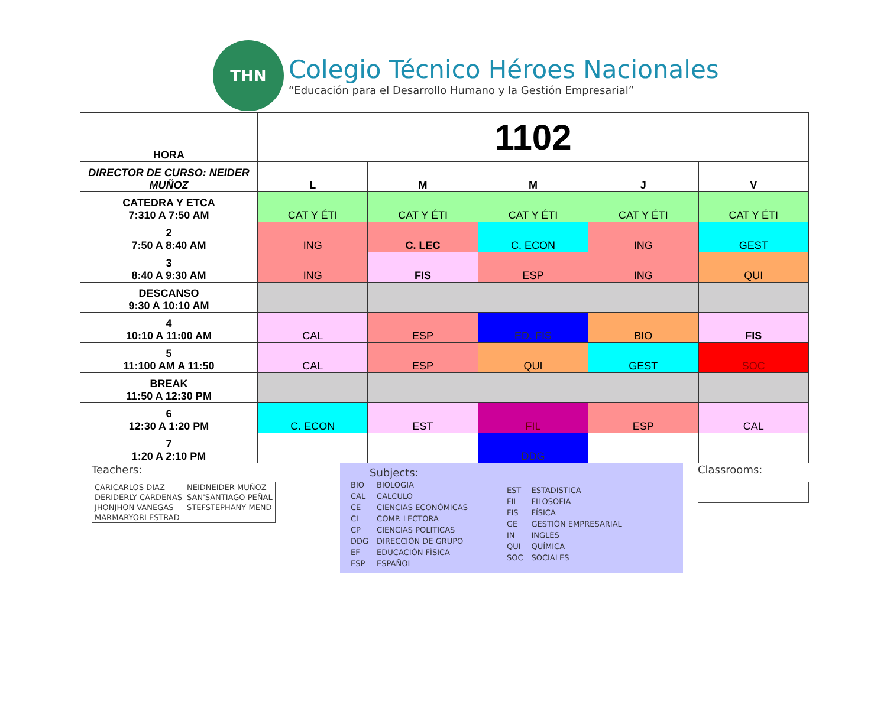THN
Colegio Técnico Héroes Nacionales
“Educación para el Desarrollo Humano y la Gestión Empresarial”
| HORA | 1102 | | | | |
| DIRECTOR DE CURSO: NEIDER MUÑOZ | L | M | M | J | V |
| CATEDRA Y ETCA 7:310 A 7:50 AM | CAT Y ÉTI | CAT Y ÉTI | CAT Y ÉTI | CAT Y ÉTI | CAT Y ÉTI |
| 2 7:50 A 8:40 AM | ING | C. LEC | C. ECON | ING | GEST |
| 3 8:40 A 9:30 AM | ING | FIS | ESP | ING | QUI |
| DESCANSO 9:30 A 10:10 AM | | | | | |
| 4 10:10 A 11:00 AM | CAL | ESP | ED. FIS | BIO | FIS |
| 5 11:100 AM A 11:50 | CAL | ESP | QUI | GEST | SOC |
| BREAK 11:50 A 12:30 PM | | | | | |
| 6 12:30 A 1:20 PM | C. ECON | EST | FIL | ESP | CAL |
| 7 1:20 A 2:10 PM | | | DDG | | |
Teachers:
| CARICARLOS DIAZ | NEIDNEIDER MUÑOZ |
| DERIDERLY CARDENAS | SAN'SANTIAGO PEÑAL |
| JHONJHON VANEGAS | STEFSTEPHANY MEND |
| MARMARYORI ESTRAD | |
Subjects:
| BIO | BIOLOGIA |
| CAL | CALCULO |
| CE | CIENCIAS ECONÓMICAS |
| CL | COMP. LECTORA |
| CP | CIENCIAS POLITICAS |
| DDG | DIRECCIÓN DE GRUPO |
| EF | EDUCACIÓN FÍSICA |
| ESP | ESPAÑOL |
| EST | ESTADISTICA |
| FIL | FILOSOFIA |
| FIS | FÍSICA |
| GE | GESTIÓN EMPRESARIAL |
| IN | INGLÉS |
| QUI | QUÍMICA |
| SOC | SOCIALES |
Classrooms: